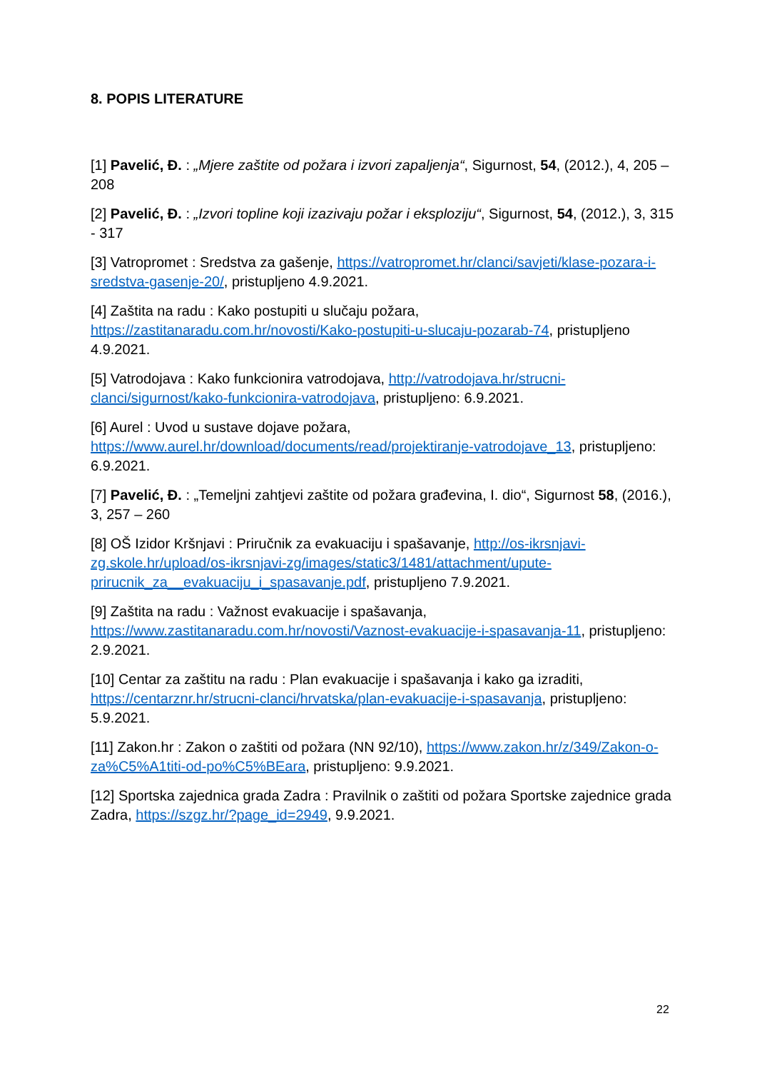8. POPIS LITERATURE
[1] Pavelić, Đ. : „Mjere zaštite od požara i izvori zapaljenja“, Sigurnost, 54, (2012.), 4, 205 – 208
[2] Pavelić, Đ. : „Izvori topline koji izazivaju požar i eksploziju“, Sigurnost, 54, (2012.), 3, 315 - 317
[3] Vatropromet : Sredstva za gašenje, https://vatropromet.hr/clanci/savjeti/klase-pozara-i-sredstva-gasenje-20/, pristupljeno 4.9.2021.
[4] Zaštita na radu : Kako postupiti u slučaju požara, https://zastitanaradu.com.hr/novosti/Kako-postupiti-u-slucaju-pozarab-74, pristupljeno 4.9.2021.
[5] Vatrodojava : Kako funkcionira vatrodojava, http://vatrodojava.hr/strucni-clanci/sigurnost/kako-funkcionira-vatrodojava, pristupljeno: 6.9.2021.
[6] Aurel : Uvod u sustave dojave požara, https://www.aurel.hr/download/documents/read/projektiranje-vatrodojave_13, pristupljeno: 6.9.2021.
[7] Pavelić, Đ. : „Temeljni zahtjevi zaštite od požara građevina, I. dio“, Sigurnost 58, (2016.), 3, 257 – 260
[8] OŠ Izidor Kršnjavi : Priručnik za evakuaciju i spašavanje, http://os-ikrsnjavi-zg.skole.hr/upload/os-ikrsnjavi-zg/images/static3/1481/attachment/upute-prirucnik_za__evakuaciju_i_spasavanje.pdf, pristupljeno 7.9.2021.
[9] Zaštita na radu : Važnost evakuacije i spašavanja, https://www.zastitanaradu.com.hr/novosti/Vaznost-evakuacije-i-spasavanja-11, pristupljeno: 2.9.2021.
[10] Centar za zaštitu na radu : Plan evakuacije i spašavanja i kako ga izraditi, https://centarznr.hr/strucni-clanci/hrvatska/plan-evakuacije-i-spasavanja, pristupljeno: 5.9.2021.
[11] Zakon.hr : Zakon o zaštiti od požara (NN 92/10), https://www.zakon.hr/z/349/Zakon-o-za%C5%A1titi-od-po%C5%BEara, pristupljeno: 9.9.2021.
[12] Sportska zajednica grada Zadra : Pravilnik o zaštiti od požara Sportske zajednice grada Zadra, https://szgz.hr/?page_id=2949, 9.9.2021.
22